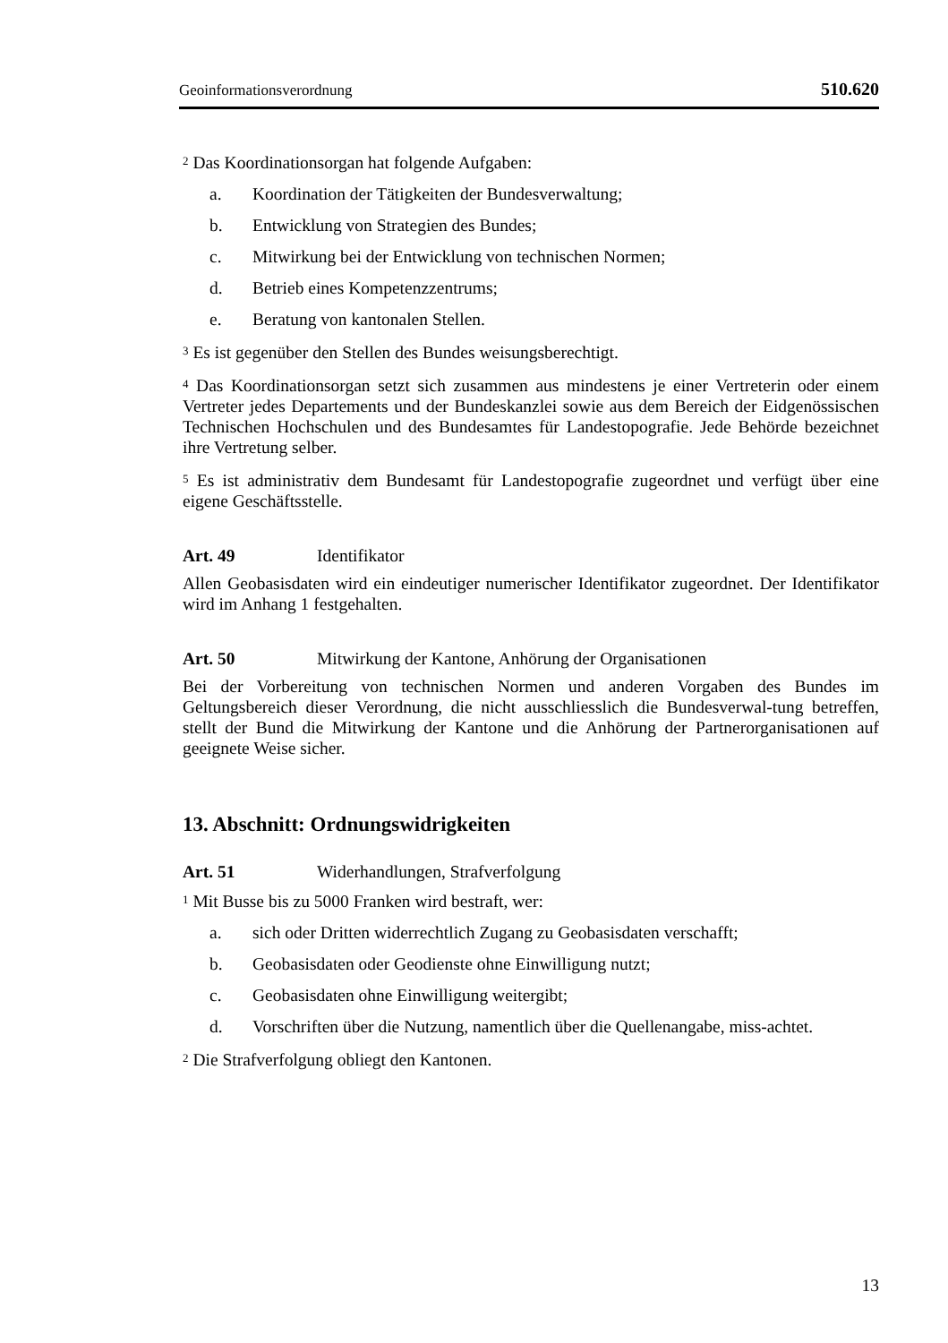Geoinformationsverordnung 510.620
<sup>2</sup> Das Koordinationsorgan hat folgende Aufgaben:
a. Koordination der Tätigkeiten der Bundesverwaltung;
b. Entwicklung von Strategien des Bundes;
c. Mitwirkung bei der Entwicklung von technischen Normen;
d. Betrieb eines Kompetenzzentrums;
e. Beratung von kantonalen Stellen.
<sup>3</sup> Es ist gegenüber den Stellen des Bundes weisungsberechtigt.
<sup>4</sup> Das Koordinationsorgan setzt sich zusammen aus mindestens je einer Vertreterin oder einem Vertreter jedes Departements und der Bundeskanzlei sowie aus dem Bereich der Eidgenössischen Technischen Hochschulen und des Bundesamtes für Landestopografie. Jede Behörde bezeichnet ihre Vertretung selber.
<sup>5</sup> Es ist administrativ dem Bundesamt für Landestopografie zugeordnet und verfügt über eine eigene Geschäftsstelle.
Art. 49 Identifikator
Allen Geobasisdaten wird ein eindeutiger numerischer Identifikator zugeordnet. Der Identifikator wird im Anhang 1 festgehalten.
Art. 50 Mitwirkung der Kantone, Anhörung der Organisationen
Bei der Vorbereitung von technischen Normen und anderen Vorgaben des Bundes im Geltungsbereich dieser Verordnung, die nicht ausschliesslich die Bundesverwal-tung betreffen, stellt der Bund die Mitwirkung der Kantone und die Anhörung der Partnerorganisationen auf geeignete Weise sicher.
13. Abschnitt: Ordnungswidrigkeiten
Art. 51 Widerhandlungen, Strafverfolgung
<sup>1</sup> Mit Busse bis zu 5000 Franken wird bestraft, wer:
a. sich oder Dritten widerrechtlich Zugang zu Geobasisdaten verschafft;
b. Geobasisdaten oder Geodienste ohne Einwilligung nutzt;
c. Geobasisdaten ohne Einwilligung weitergibt;
d. Vorschriften über die Nutzung, namentlich über die Quellenangabe, miss-achtet.
<sup>2</sup> Die Strafverfolgung obliegt den Kantonen.
13